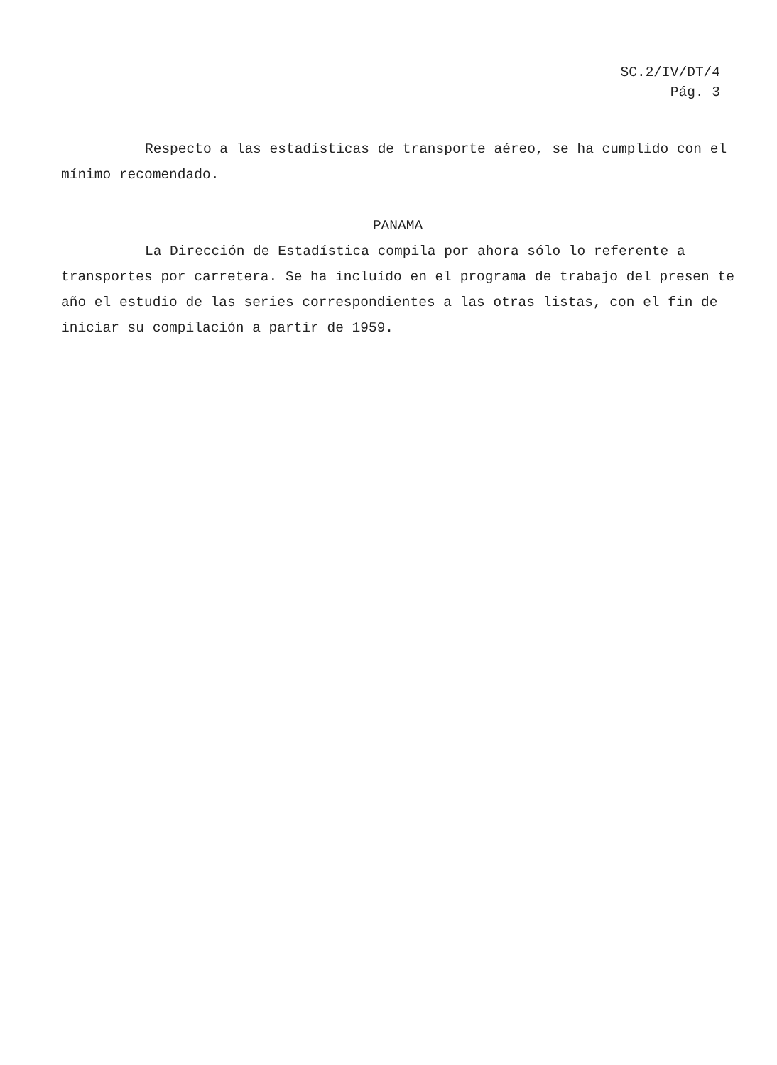SC.2/IV/DT/4
Pág. 3
Respecto a las estadísticas de transporte aéreo, se ha cumplido con el mínimo recomendado.
PANAMA
La Dirección de Estadística compila por ahora sólo lo referente a transportes por carretera. Se ha incluído en el programa de trabajo del presen te año el estudio de las series correspondientes a las otras listas, con el fin de iniciar su compilación a partir de 1959.